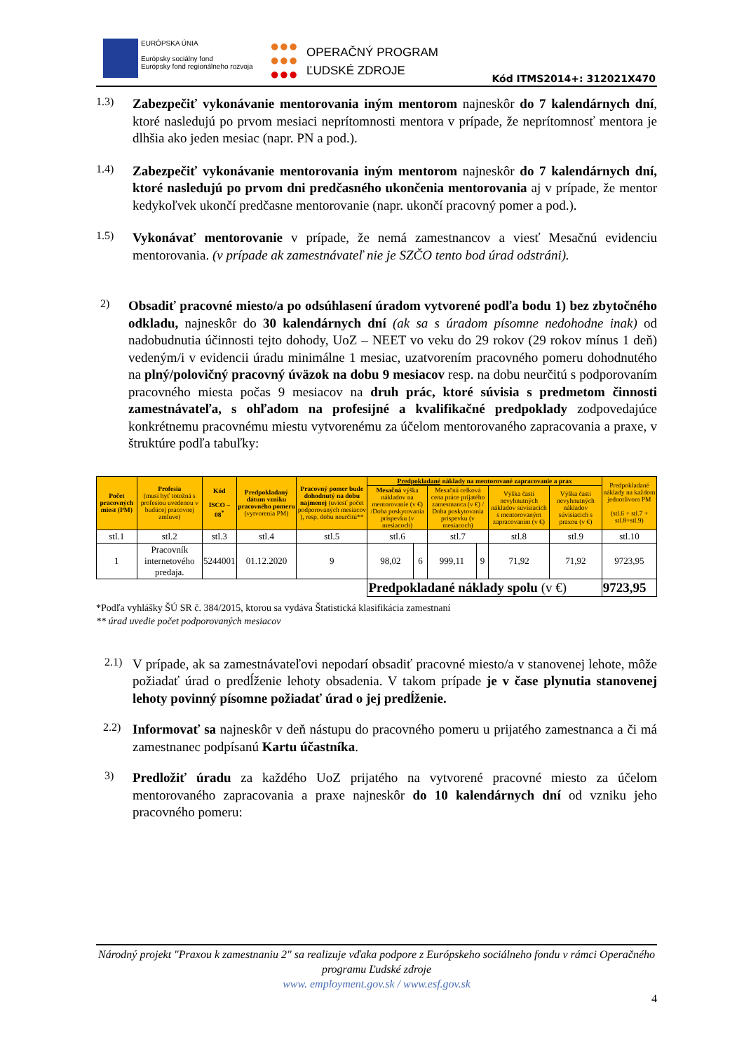EURÓPSKA ÚNIA
Európsky sociálny fond
Európsky fond regionálneho rozvoja
●●●
●●●
●●●
OPERAČNÝ PROGRAM
ĽUDSKÉ ZDROJE
Kód ITMS2014+: 312021X470
1.3)
Zabezpečiť vykonávanie mentorovania iným mentorom najneskôr do 7 kalendárnych dní, ktoré nasledujú po prvom mesiaci neprítomnosti mentora v prípade, že neprítomnosť mentora je dlhšia ako jeden mesiac (napr. PN a pod.).
1.4)
Zabezpečiť vykonávanie mentorovania iným mentorom najneskôr do 7 kalendárnych dní, ktoré nasledujú po prvom dni predčasného ukončenia mentorovania aj v prípade, že mentor kedykoľvek ukončí predčasne mentorovanie (napr. ukončí pracovný pomer a pod.).
1.5)
Vykonávať mentorovanie v prípade, že nemá zamestnancov a viesť Mesačnú evidenciu mentorovania. (v prípade ak zamestnávateľ nie je SZČO tento bod úrad odstráni).
2)
Obsadiť pracovné miesto/a po odsúhlasení úradom vytvorené podľa bodu 1) bez zbytočného odkladu, najneskôr do 30 kalendárnych dní (ak sa s úradom písomne nedohodne inak) od nadobudnutia účinnosti tejto dohody, UoZ – NEET vo veku do 29 rokov (29 rokov mínus 1 deň) vedeným/i v evidencii úradu minimálne 1 mesiac, uzatvorením pracovného pomeru dohodnutého na plný/polovičný pracovný úväzok na dobu 9 mesiacov resp. na dobu neurčitú s podporovaním pracovného miesta počas 9 mesiacov na druh prác, ktoré súvisia s predmetom činnosti zamestnávateľa, s ohľadom na profesijné a kvalifikačné predpoklady zodpovedajúce konkrétnemu pracovnému miestu vytvorenému za účelom mentorovaného zapracovania a praxe, v štruktúre podľa tabuľky:
| Počet pracovných miest (PM) | Profesia (musí byť totožná s profesiou uvedenou v budúcej pracovnej zmluve) | Kód ISCO – 08<sup>*</sup> | Predpokladaný dátum vzniku pracovného pomeru (vytvorenia PM) | Pracovný pomer bude dohodnutý na dobu najmenej (uviesť počet podporovaných mesiacov ), resp. dobu neurčitú** | Predpokladané náklady na mentorované zapracovanie a prax | | | | | | Predpokladané náklady na každom jednotlivom PM (stl.6 + stl.7 + stl.8+stl.9) |
| --- | --- | --- | --- | --- | --- | --- | --- | --- | --- | --- | --- |
| | | | | | Mesačná výška nákladov na mentorovanie (v €) /Doba poskytovania príspevku (v mesiacoch) | | Mesačná celková cena práce prijatého zamestnanca (v €) / Doba poskytovania príspevku (v mesiacoch) | | Výška časti nevyhnutných nákladov súvisiacich s mentorovaným zapracovaním (v €) | Výška časti nevyhnutných nákladov súvisiacich s praxou (v €) | |
| stl.1 | stl.2 | stl.3 | stl.4 | stl.5 | stl.6 | | stl.7 | | stl.8 | stl.9 | stl.10 |
| 1 | Pracovník internetového predaja. | 5244001 | 01.12.2020 | 9 | 98,02 | 6 | 999,11 | 9 | 71,92 | 71,92 | 9723,95 |
| | | | | | Predpokladané náklady spolu (v €) | | | | | | 9723,95 |
*Podľa vyhlášky ŠÚ SR č. 384/2015, ktorou sa vydáva Štatistická klasifikácia zamestnaní
** úrad uvedie počet podporovaných mesiacov
2.1)
V prípade, ak sa zamestnávateľovi nepodarí obsadiť pracovné miesto/a v stanovenej lehote, môže požiadať úrad o predĺženie lehoty obsadenia. V takom prípade je v čase plynutia stanovenej lehoty povinný písomne požiadať úrad o jej predĺženie.
2.2)
Informovať sa najneskôr v deň nástupu do pracovného pomeru u prijatého zamestnanca a či má zamestnanec podpísanú Kartu účastníka.
3)
Predložiť úradu za každého UoZ prijatého na vytvorené pracovné miesto za účelom mentorovaného zapracovania a praxe najneskôr do 10 kalendárnych dní od vzniku jeho pracovného pomeru:
Národný projekt "Praxou k zamestnaniu 2" sa realizuje vďaka podpore z Európskeho sociálneho fondu v rámci Operačného programu Ľudské zdroje
www. employment.gov.sk / www.esf.gov.sk
4